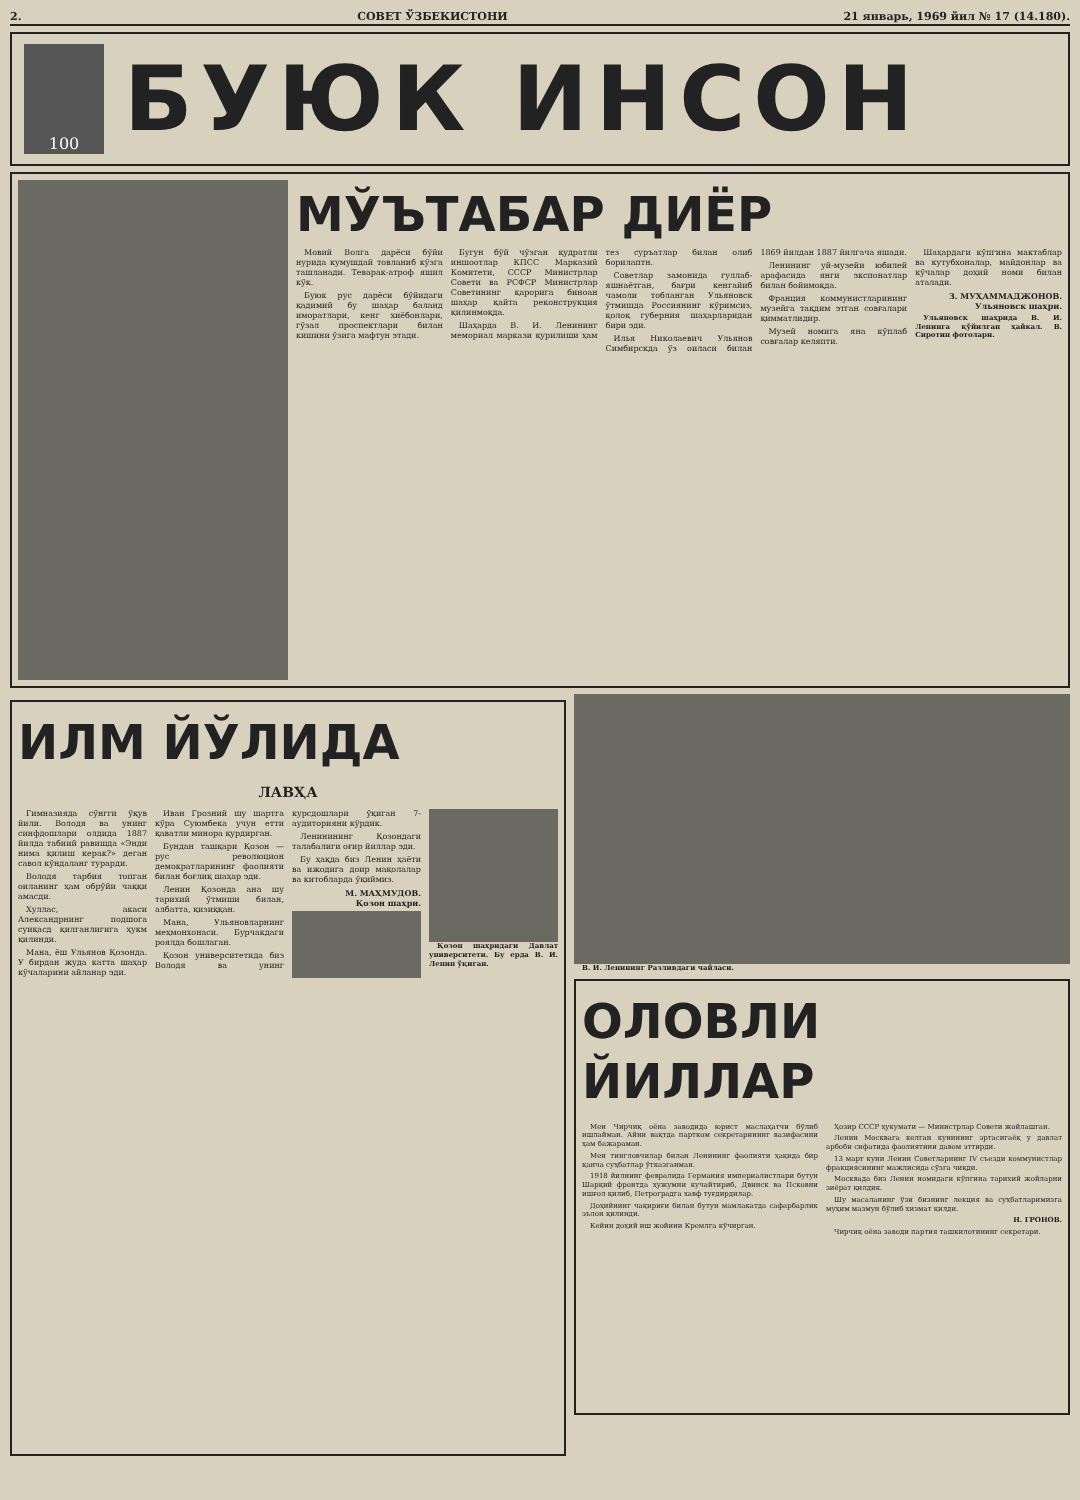2. СОВЕТ ЎЗБЕКИСТОНИ 21 январь, 1969 йил № 17 (14.180).
100
БУЮК ИНСОН
МЎЪТАБАР ДИЁР
Мовий Волга дарёси бўйи нурида кумушдай товланиб кўзга ташланади. Теварак-атроф яшил кўк.
Буюк рус дарёси бўйидаги қадимий бу шаҳар баланд иморатлари, кенг хиёбонлари, гўзал проспектлари билан кишини ўзига мафтун этади.
Бугун бўй чўзган қудратли иншоотлар КПСС Марказий Комитети, СССР Министрлар Совети ва РСФСР Министрлар Советининг қарорига биноан шаҳар қайта реконструкция қилинмоқда.
Шаҳарда В. И. Ленининг мемориал маркази қурилиши ҳам тез суръатлар билан олиб борилаптн.
Советлар замонида гуллаб-яшнаётган, бағри кенгайиб чамоли тобланган Ульяновск ўтмишда Россиянинг кўримсиз, қолоқ губерния шаҳарларидан бири эди.
Илья Николаевич Ульянов Симбирскда ўз оиласи билан 1869 йилдан 1887 йилгача яшади.
Ленининг уй-музейи юбилей арафасида янги экспонатлар билан бойимоқда.
Франция коммунистларининг музейга тақдим этган совғалари қимматлидир.
Музей номига яна кўплаб совғалар келяпти.
Шаҳардаги кўпгина мактаблар ва кутубхоналар, майдонлар ва кўчалар доҳий номи билан аталади.
З. МУҲАММАДЖОНОВ.
Ульяновск шаҳри.
Ульяновск шаҳрида В. И. Ленинга қўйилган ҳайкал. В. Сиротин фотолари.
ИЛМ ЙЎЛИДА
ЛАВҲА
Гимназияда сўнгги ўқув йили. Володя ва унинг синфдошлари олдида 1887 йилда табиий равишда «Энди нима қилиш керак?» деган савол кўндаланг турарди.
Володя тарбия топган оиланинг ҳам обрўйи чаққи амасди.
Хуллас, акаси Александрнинг подшога суиқасд қилганлигига ҳукм қилинди.
Мана, ёш Ульянов Қозонда. У бирдан жуда катта шаҳар кўчаларини айланар эди.
Иван Грозний шу шартга кўра Суюмбека учун етти қаватли минора қурдирган.
Бундан ташқари Қозон — рус революцион демократларининг фаолияти билан боғлиқ шаҳар эди.
Ленин Қозонда ана шу тарихий ўтмиши билан, албатта, қизиққан.
Мана, Ульяновларнинг меҳмонхонаси. Бурчакдаги роялда бошлаган.
Қозон университетида биз Володя ва унинг курсдошлари ўқиган 7-аудиторияни кўрдик.
Ленинининг Қозондаги талабалиги оғир йиллар эди.
Бу ҳақда биз Ленин ҳаёти ва ижодига доир мақолалар ва китобларда ўқиймиз.
М. МАҲМУДОВ.
Қозон шаҳри.
Қозон шаҳридаги Давлат университети. Бу ерда В. И. Ленин ўқиган.
В. И. Ленининг Разливдаги чайласи.
ОЛОВЛИ ЙИЛЛАР
Мен Чирчиқ оёна заводида юрист маслаҳатчи бўлиб ишлайман. Айни вақтда партком секретарининг вазифасини ҳам бажараман.
Мен тингловчилар билан Ленининг фаолияти ҳақида бир қанча суҳбатлар ўтказганман.
1918 йилнинг февралида Германия империалистлари бутун Шарқий фронтда ҳужумни кучайтириб, Двинск ва Псковни ишғол қилиб, Петроградга хавф туғдирдилар.
Доҳийнинг чақириғи билан бутун мамлакатда сафарбарлик эълон қилинди.
Кейин доҳий иш жойини Кремлга кўчирган.
Ҳозир СССР ҳукумати — Министрлар Совети жойлашган.
Ленин Москвага келган кунининг эртасигаёқ у давлат арбоби сифатида фаолиятини давом эттирди.
13 март куни Ленин Советларнинг IV съезди коммунистлар фракциясининг мажлисида сўзга чиқди.
Москвада биз Ленин номидаги кўпгина тарихий жойларни зиёрат қилдик.
Шу масаланинг ўзи бизнинг лекция ва суҳбатларимизга муҳим мазмун бўлиб хизмат қилди.
Н. ГРОНОВ.
Чирчиқ оёна заводи партия ташкилотининг секретари.